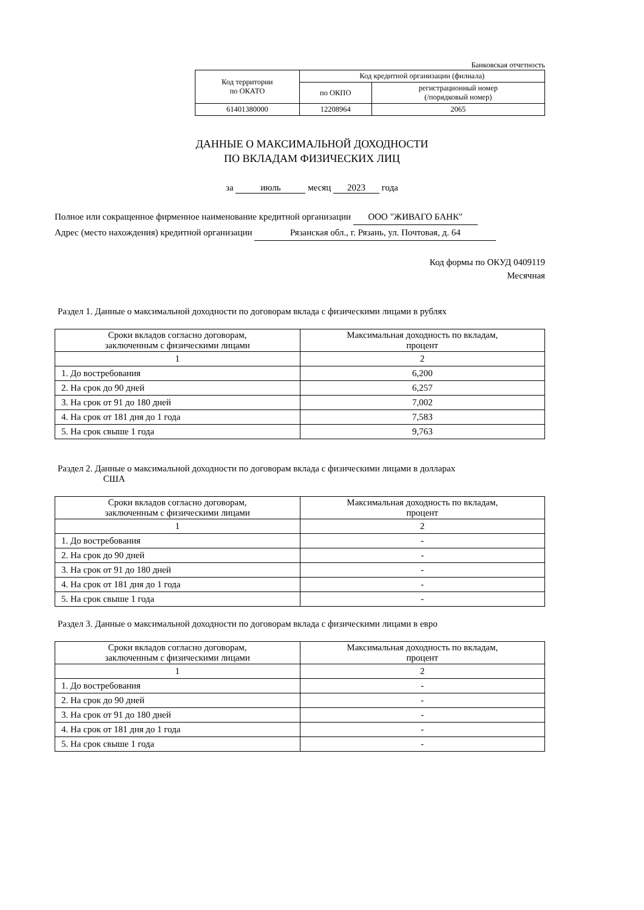Банковская отчетность
| Код территории по ОКАТО | Код кредитной организации (филиала) | |
| | по ОКПО | регистрационный номер (/порядковый номер) |
| 61401380000 | 12208964 | 2065 |
ДАННЫЕ О МАКСИМАЛЬНОЙ ДОХОДНОСТИ
ПО ВКЛАДАМ ФИЗИЧЕСКИХ ЛИЦ
за июль месяц 2023 года
Полное или сокращенное фирменное наименование кредитной организации ООО "ЖИВАГО БАНК"
Адрес (место нахождения) кредитной организации Рязанская обл., г. Рязань, ул. Почтовая, д. 64
Код формы по ОКУД 0409119
Месячная
Раздел 1. Данные о максимальной доходности по договорам вклада с физическими лицами в рублях
| Сроки вкладов согласно договорам, заключенным с физическими лицами | Максимальная доходность по вкладам, процент |
| --- | --- |
| 1 | 2 |
| 1. До востребования | 6,200 |
| 2. На срок до 90 дней | 6,257 |
| 3. На срок от 91 до 180 дней | 7,002 |
| 4. На срок от 181 дня до 1 года | 7,583 |
| 5. На срок свыше 1 года | 9,763 |
Раздел 2. Данные о максимальной доходности по договорам вклада с физическими лицами в долларах
США
| Сроки вкладов согласно договорам, заключенным с физическими лицами | Максимальная доходность по вкладам, процент |
| --- | --- |
| 1 | 2 |
| 1. До востребования | - |
| 2. На срок до 90 дней | - |
| 3. На срок от 91 до 180 дней | - |
| 4. На срок от 181 дня до 1 года | - |
| 5. На срок свыше 1 года | - |
Раздел 3. Данные о максимальной доходности по договорам вклада с физическими лицами в евро
| Сроки вкладов согласно договорам, заключенным с физическими лицами | Максимальная доходность по вкладам, процент |
| --- | --- |
| 1 | 2 |
| 1. До востребования | - |
| 2. На срок до 90 дней | - |
| 3. На срок от 91 до 180 дней | - |
| 4. На срок от 181 дня до 1 года | - |
| 5. На срок свыше 1 года | - |